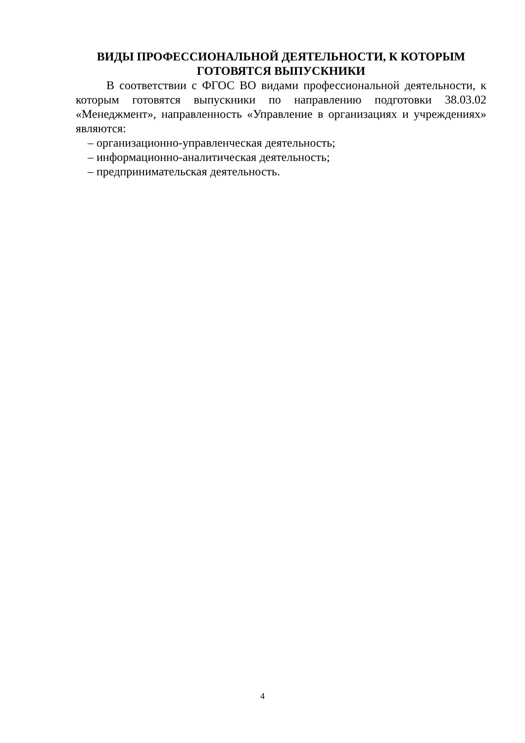ВИДЫ ПРОФЕССИОНАЛЬНОЙ ДЕЯТЕЛЬНОСТИ, К КОТОРЫМ ГОТОВЯТСЯ ВЫПУСКНИКИ
В соответствии с ФГОС ВО видами профессиональной деятельности, к которым готовятся выпускники по направлению подготовки 38.03.02 «Менеджмент», направленность «Управление в организациях и учреждениях» являются:
– организационно-управленческая деятельность;
– информационно-аналитическая деятельность;
– предпринимательская деятельность.
4